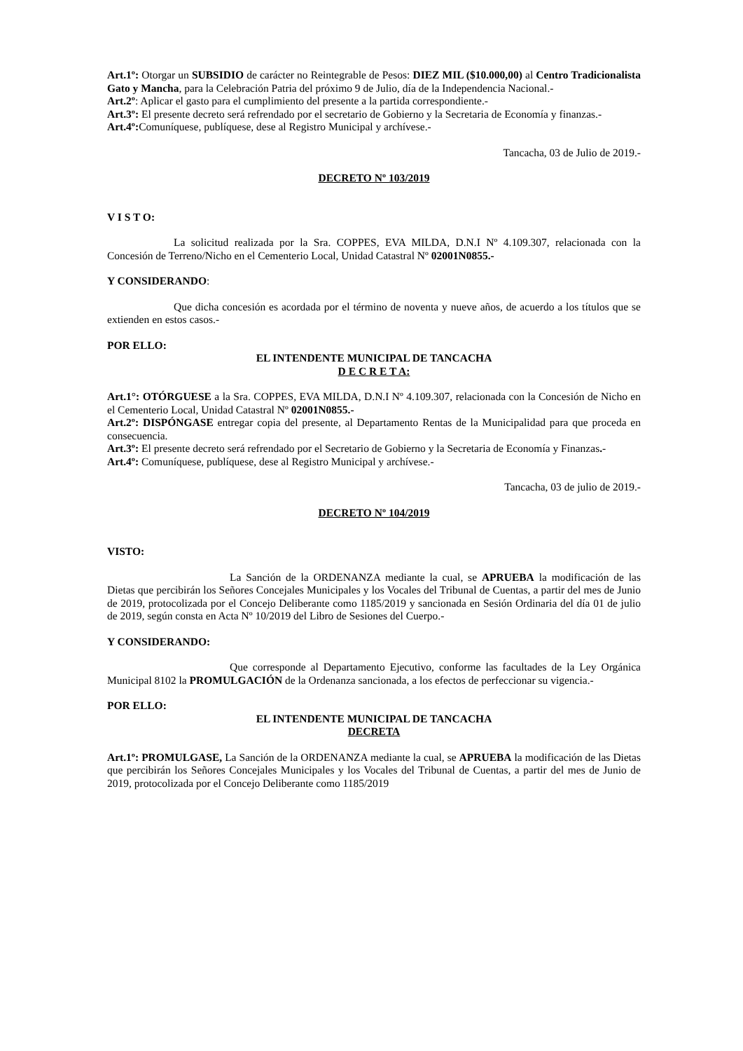Art.1º: Otorgar un SUBSIDIO de carácter no Reintegrable de Pesos: DIEZ MIL ($10.000,00) al Centro Tradicionalista Gato y Mancha, para la Celebración Patria del próximo 9 de Julio, día de la Independencia Nacional.-
Art.2º: Aplicar el gasto para el cumplimiento del presente a la partida correspondiente.-
Art.3º: El presente decreto será refrendado por el secretario de Gobierno y la Secretaria de Economía y finanzas.-
Art.4º: Comuníquese, publíquese, dese al Registro Municipal y archívese.-
Tancacha, 03 de Julio de 2019.-
DECRETO Nº 103/2019
V I S T O:
La solicitud realizada por la Sra. COPPES, EVA MILDA, D.N.I Nº 4.109.307, relacionada con la Concesión de Terreno/Nicho en el Cementerio Local, Unidad Catastral Nº 02001N0855.-
Y CONSIDERANDO:
Que dicha concesión es acordada por el término de noventa y nueve años, de acuerdo a los títulos que se extienden en estos casos.-
POR ELLO:
EL INTENDENTE MUNICIPAL DE TANCACHA
D E C R E T A:
Art.1°: OTÓRGUESE a la Sra. COPPES, EVA MILDA, D.N.I Nº 4.109.307, relacionada con la Concesión de Nicho en el Cementerio Local, Unidad Catastral Nº 02001N0855.-
Art.2º: DISPÓNGASE entregar copia del presente, al Departamento Rentas de la Municipalidad para que proceda en consecuencia.
Art.3º: El presente decreto será refrendado por el Secretario de Gobierno y la Secretaria de Economía y Finanzas.-
Art.4º: Comuníquese, publíquese, dese al Registro Municipal y archívese.-
Tancacha, 03 de julio de 2019.-
DECRETO Nº 104/2019
VISTO:
La Sanción de la ORDENANZA mediante la cual, se APRUEBA la modificación de las Dietas que percibirán los Señores Concejales Municipales y los Vocales del Tribunal de Cuentas, a partir del mes de Junio de 2019, protocolizada por el Concejo Deliberante como 1185/2019 y sancionada en Sesión Ordinaria del día 01 de julio de 2019, según consta en Acta Nº 10/2019 del Libro de Sesiones del Cuerpo.-
Y CONSIDERANDO:
Que corresponde al Departamento Ejecutivo, conforme las facultades de la Ley Orgánica Municipal 8102 la PROMULGACIÓN de la Ordenanza sancionada, a los efectos de perfeccionar su vigencia.-
POR ELLO:
EL INTENDENTE MUNICIPAL DE TANCACHA
DECRETA
Art.1º: PROMULGASE, La Sanción de la ORDENANZA mediante la cual, se APRUEBA la modificación de las Dietas que percibirán los Señores Concejales Municipales y los Vocales del Tribunal de Cuentas, a partir del mes de Junio de 2019, protocolizada por el Concejo Deliberante como 1185/2019